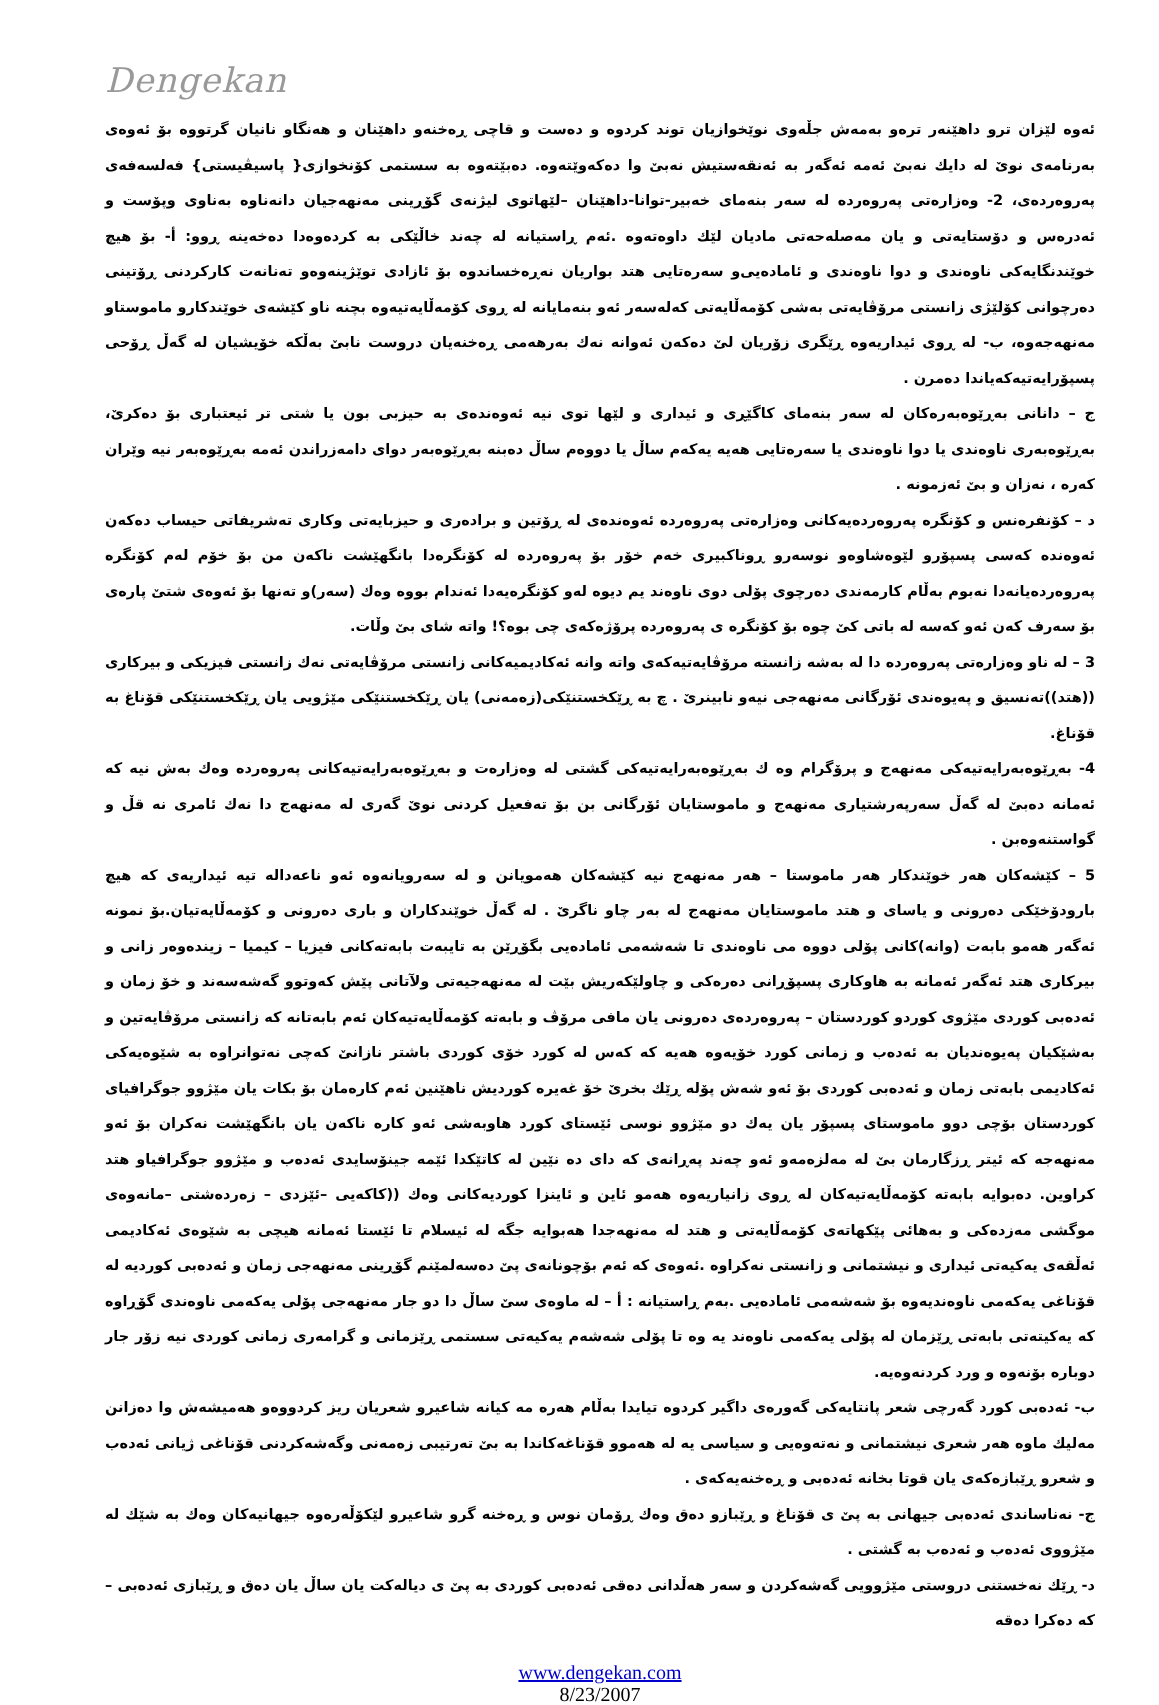Dengekan
ئەوە لێزان ترو داهێنەر ترەو بەمەش جڵەوی نوێخوازیان توند کردوە و دەست و قاچی ڕەخنەو داهێنان و هەنگاو نانیان گرتووە بۆ ئەوەی بەرنامەی نوێ لە دایك نەبێ ئەمە ئەگەر بە ئەنقەستیش نەبێ وا دەکەوێتەوە. دەبێتەوە بە سستمی کۆنخوازی{ پاسیڤیستی} فەلسەفەی پەروەردەی، 2- وەزارەتی پەروەردە لە سەر بنەمای خەبیر-توانا-داهێنان –لێهاتوی لیژنەی گۆڕینی مەنهەجیان دانەناوە بەناوی وپۆست و ئەدرەس و دۆستایەتی و یان مەصلەحەتی مادیان لێك داوەتەوە .ئەم ڕاستیانە لە چەند خاڵێکی بە کردەوەدا دەخەینە ڕوو: أ- بۆ هیچ خوێندنگایەکی ناوەندی و دوا ناوەندی و ئامادەیی‌و سەرەتایی هتد بواریان نەڕەخساندوە بۆ ئازادی توێژینەوەو تەنانەت کارکردنی ڕۆتینی دەرچوانی کۆلێژی زانستی مرۆڤایەتی بەشی کۆمەڵایەتی کەلەسەر ئەو بنەمایانە لە ڕوی کۆمەڵایەتیەوە بچنە ناو کێشەی خوێندکارو ماموستاو مەنهەجەوە، ب- لە ڕوی ئیداریەوە ڕێگری زۆریان لێ دەکەن ئەوانە نەك بەرهەمی ڕەخنەیان دروست نابێ بەڵکە خۆیشیان لە گەڵ ڕۆحی پسپۆرایەتیەکەیاندا دەمرن .
ج – دانانی بەڕێوەبەرەکان لە سەر بنەمای کاگێڕی و ئیداری و لێها توی نیە ئەوەندەی بە حیزبی بون یا شتی تر ئیعتباری بۆ دەکرێ، بەڕێوەبەری ناوەندی یا دوا ناوەندی یا سەرەتایی هەیە یەکەم ساڵ یا دووەم ساڵ دەبنە بەڕێوەبەر دوای دامەزراندن ئەمە بەڕێوەبەر نیە وێران کەرە ، نەزان و بێ ئەزمونە .
د – کۆنفرەنس و کۆنگرە پەروەردەیەکانی وەزارەتی پەروەردە ئەوەندەی لە ڕۆتین و برادەری و حیزبایەتی وکاری تەشریفاتی حیساب دەکەن ئەوەندە کەسی پسپۆرو لێوەشاوەو نوسەرو ڕوناکبیری خەم خۆر بۆ پەروەردە لە کۆنگرەدا بانگهێشت ناکەن من بۆ خۆم لەم کۆنگرە پەروەردەیانەدا نەبوم بەڵام کارمەندی دەرچوی پۆلی دوی ناوەند یم دیوە لەو کۆنگرەیەدا ئەندام بووە وەك (سەر)و تەنها بۆ ئەوەی شتێ پارەی بۆ سەرف کەن ئەو کەسە لە باتی کێ چوە بۆ کۆنگرە ی پەروەردە پرۆژەکەی چی بوە؟! واتە شای بێ وڵات.
3 – لە ناو وەزارەتی پەروەردە دا لە بەشە زانستە مرۆڤایەتیەکەی واتە وانە ئەکادیمیەکانی زانستی مرۆڤایەتی نەك زانستی فیزیکی و بیرکاری ((هتد))تەنسیق و پەیوەندی ئۆرگانی مەنهەجی نیەو نابینرێ . چ بە ڕێکخستنێکی(زەمەنی) یان ڕێکخستنێکی مێژویی یان ڕێکخستنێکی قۆناغ بە قۆناغ.
4- بەڕێوەبەرایەتیەکی مەنهەج و پرۆگرام وە ك بەڕێوەبەرایەتیەکی گشتی لە وەزارەت و بەڕێوەبەرایەتیەکانی پەروەردە وەك بەش نیە کە ئەمانە دەبێ لە گەڵ سەرپەرشتیاری مەنهەج و ماموستایان ئۆرگانی بن بۆ تەفعیل کردنی نوێ گەری لە مەنهەج دا نەك ئامری نە قڵ و گواستنەوەبن .
5 – کێشەکان هەر خوێندکار هەر ماموستا – هەر مەنهەج نیە کێشەکان هەمویانن و لە سەرویانەوە ئەو ناعەدالە تیە ئیداریەی کە هیچ بارودۆخێکی دەرونی و یاسای و هتد ماموستایان مەنهەج لە بەر چاو ناگرێ . لە گەڵ خوێندکاران و باری دەرونی و کۆمەڵایەتیان.بۆ نمونە ئەگەر هەمو بابەت (وانە)کانی پۆلی دووە می ناوەندی تا شەشەمی ئامادەیی بگۆڕێن بە تایبەت بابەتەکانی فیزیا – کیمیا – زیندەوەر زانی و بیرکاری هتد ئەگەر ئەمانە بە هاوکاری پسپۆڕانی دەرەکی و چاولێکەریش بێت لە مەنهەجیەتی ولآتانی پێش کەوتوو گەشەسەند و خۆ زمان و ئەدەبی کوردی مێژوی کوردو کوردستان – پەروەردەی دەرونی یان مافی مرۆڤ و بابەتە کۆمەڵایەتیەکان ئەم بابەتانە کە زانستی مرۆڤایەتین و بەشێکیان پەیوەندیان بە ئەدەب و زمانی کورد خۆیەوە هەیە کە کەس لە کورد خۆی کوردی باشتر نازانێ کەچی نەتوانراوە بە شێوەیەکی ئەکادیمی بابەتی زمان و ئەدەبی کوردی بۆ ئەو شەش پۆلە ڕێك بخرێ خۆ غەیرە کوردیش ناهێنین ئەم کارەمان بۆ بکات یان مێژوو جوگرافیای کوردستان بۆچی دوو ماموستای پسپۆر یان یەك دو مێژوو نوسی ئێستای کورد هاوبەشی ئەو کارە ناکەن یان بانگهێشت نەکران بۆ ئەو مەنهەجە کە ئیتر ڕزگارمان بێ لە مەلزەمەو ئەو چەند پەڕانەی کە دای دە نێین لە کاتێکدا ئێمە جینۆسایدی ئەدەب و مێژوو جوگرافیاو هتد کراوین. دەبوایە بابەتە کۆمەڵایەتیەکان لە ڕوی زانیاریەوە هەمو ئاین و ئاینزا کوردیەکانی وەك ((کاکەیی –ئێزدی – زەردەشتی –مانەوەی موگشی مەزدەکی و بەهائی پێکهاتەی کۆمەڵایەتی و هتد لە مەنهەجدا هەبوایە جگە لە ئیسلام تا ئێستا ئەمانە هیچی بە شێوەی ئەکادیمی ئەڵقەی یەکیەتی ئیداری و نیشتمانی و زانستی نەکراوە .ئەوەی کە ئەم بۆچونانەی پێ دەسەلمێنم گۆڕینی مەنهەجی زمان و ئەدەبی کوردیە لە قۆناغی یەکەمی ناوەندیەوە بۆ شەشەمی ئامادەیی .بەم ڕاستیانە : أ – لە ماوەی سێ ساڵ دا دو جار مەنهەجی پۆلی یەکەمی ناوەندی گۆڕاوە کە یەکیتەتی بابەتی ڕێزمان لە پۆلی یەکەمی ناوەند یە وە تا پۆلی شەشەم یەکیەتی سستمی ڕێزمانی و گرامەری زمانی کوردی نیە زۆر جار دوبارە بۆنەوە و ورد کردنەوەیە.
ب- ئەدەبی کورد گەرچی شعر پانتایەکی گەورەی داگیر کردوە تیایدا بەڵام هەرە مە کیانە شاعیرو شعریان ریز کردووەو هەمیشەش وا دەزانن مەلیك ماوە هەر شعری نیشتمانی و نەتەوەیی و سیاسی یە لە هەموو قۆناغەکاندا بە بێ تەرتیبی زەمەنی وگەشەکردنی قۆناغی ژیانی ئەدەب و شعرو ڕێبازەکەی یان قوتا بخانە ئەدەبی و ڕەخنەیەکەی .
ج- نەناساندی ئەدەبی جیهانی بە پێ ی قۆناغ و ڕێبازو دەق وەك ڕۆمان نوس و ڕەخنە گرو شاعیرو لێکۆڵەرەوە جیهانیەکان وەك بە شێك لە مێژووی ئەدەب و ئەدەب بە گشتی .
د- ڕێك نەخستنی دروستی مێژوویی گەشەکردن و سەر هەڵدانی دەقی ئەدەبی کوردی بە پێ ی دیالەکت یان ساڵ یان دەق و ڕێبازی ئەدەبی – کە دەکرا دەقە
www.dengekan.com
8/23/2007